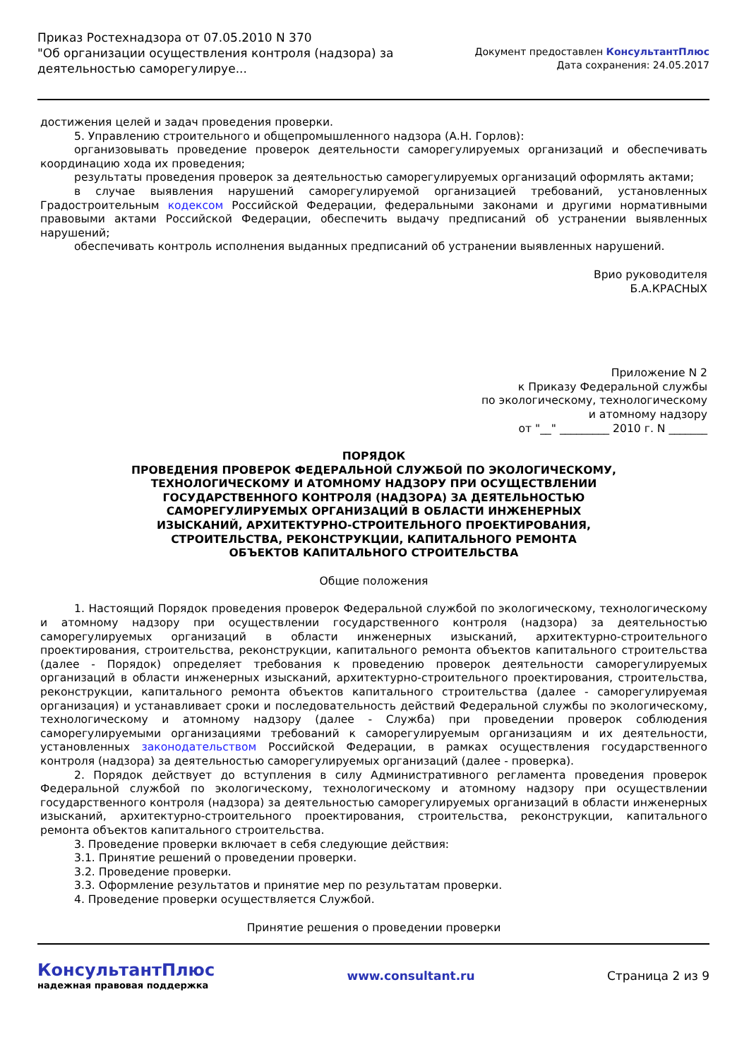Приказ Ростехнадзора от 07.05.2010 N 370
"Об организации осуществления контроля (надзора) за
деятельностью саморегулируе...
Документ предоставлен КонсультантПлюс
Дата сохранения: 24.05.2017
достижения целей и задач проведения проверки.
5. Управлению строительного и общепромышленного надзора (А.Н. Горлов):
организовывать проведение проверок деятельности саморегулируемых организаций и обеспечивать координацию хода их проведения;
результаты проведения проверок за деятельностью саморегулируемых организаций оформлять актами;
в случае выявления нарушений саморегулируемой организацией требований, установленных Градостроительным кодексом Российской Федерации, федеральными законами и другими нормативными правовыми актами Российской Федерации, обеспечить выдачу предписаний об устранении выявленных нарушений;
обеспечивать контроль исполнения выданных предписаний об устранении выявленных нарушений.
Врио руководителя
Б.А.КРАСНЫХ
Приложение N 2
к Приказу Федеральной службы
по экологическому, технологическому
и атомному надзору
от "__" _________ 2010 г. N _______
ПОРЯДОК
ПРОВЕДЕНИЯ ПРОВЕРОК ФЕДЕРАЛЬНОЙ СЛУЖБОЙ ПО ЭКОЛОГИЧЕСКОМУ,
ТЕХНОЛОГИЧЕСКОМУ И АТОМНОМУ НАДЗОРУ ПРИ ОСУЩЕСТВЛЕНИИ
ГОСУДАРСТВЕННОГО КОНТРОЛЯ (НАДЗОРА) ЗА ДЕЯТЕЛЬНОСТЬЮ
САМОРЕГУЛИРУЕМЫХ ОРГАНИЗАЦИЙ В ОБЛАСТИ ИНЖЕНЕРНЫХ
ИЗЫСКАНИЙ, АРХИТЕКТУРНО-СТРОИТЕЛЬНОГО ПРОЕКТИРОВАНИЯ,
СТРОИТЕЛЬСТВА, РЕКОНСТРУКЦИИ, КАПИТАЛЬНОГО РЕМОНТА
ОБЪЕКТОВ КАПИТАЛЬНОГО СТРОИТЕЛЬСТВА
Общие положения
1. Настоящий Порядок проведения проверок Федеральной службой по экологическому, технологическому и атомному надзору при осуществлении государственного контроля (надзора) за деятельностью саморегулируемых организаций в области инженерных изысканий, архитектурно-строительного проектирования, строительства, реконструкции, капитального ремонта объектов капитального строительства (далее - Порядок) определяет требования к проведению проверок деятельности саморегулируемых организаций в области инженерных изысканий, архитектурно-строительного проектирования, строительства, реконструкции, капитального ремонта объектов капитального строительства (далее - саморегулируемая организация) и устанавливает сроки и последовательность действий Федеральной службы по экологическому, технологическому и атомному надзору (далее - Служба) при проведении проверок соблюдения саморегулируемыми организациями требований к саморегулируемым организациям и их деятельности, установленных законодательством Российской Федерации, в рамках осуществления государственного контроля (надзора) за деятельностью саморегулируемых организаций (далее - проверка).
2. Порядок действует до вступления в силу Административного регламента проведения проверок Федеральной службой по экологическому, технологическому и атомному надзору при осуществлении государственного контроля (надзора) за деятельностью саморегулируемых организаций в области инженерных изысканий, архитектурно-строительного проектирования, строительства, реконструкции, капитального ремонта объектов капитального строительства.
3. Проведение проверки включает в себя следующие действия:
3.1. Принятие решений о проведении проверки.
3.2. Проведение проверки.
3.3. Оформление результатов и принятие мер по результатам проверки.
4. Проведение проверки осуществляется Службой.
Принятие решения о проведении проверки
КонсультантПлюс
надежная правовая поддержка
www.consultant.ru Страница 2 из 9